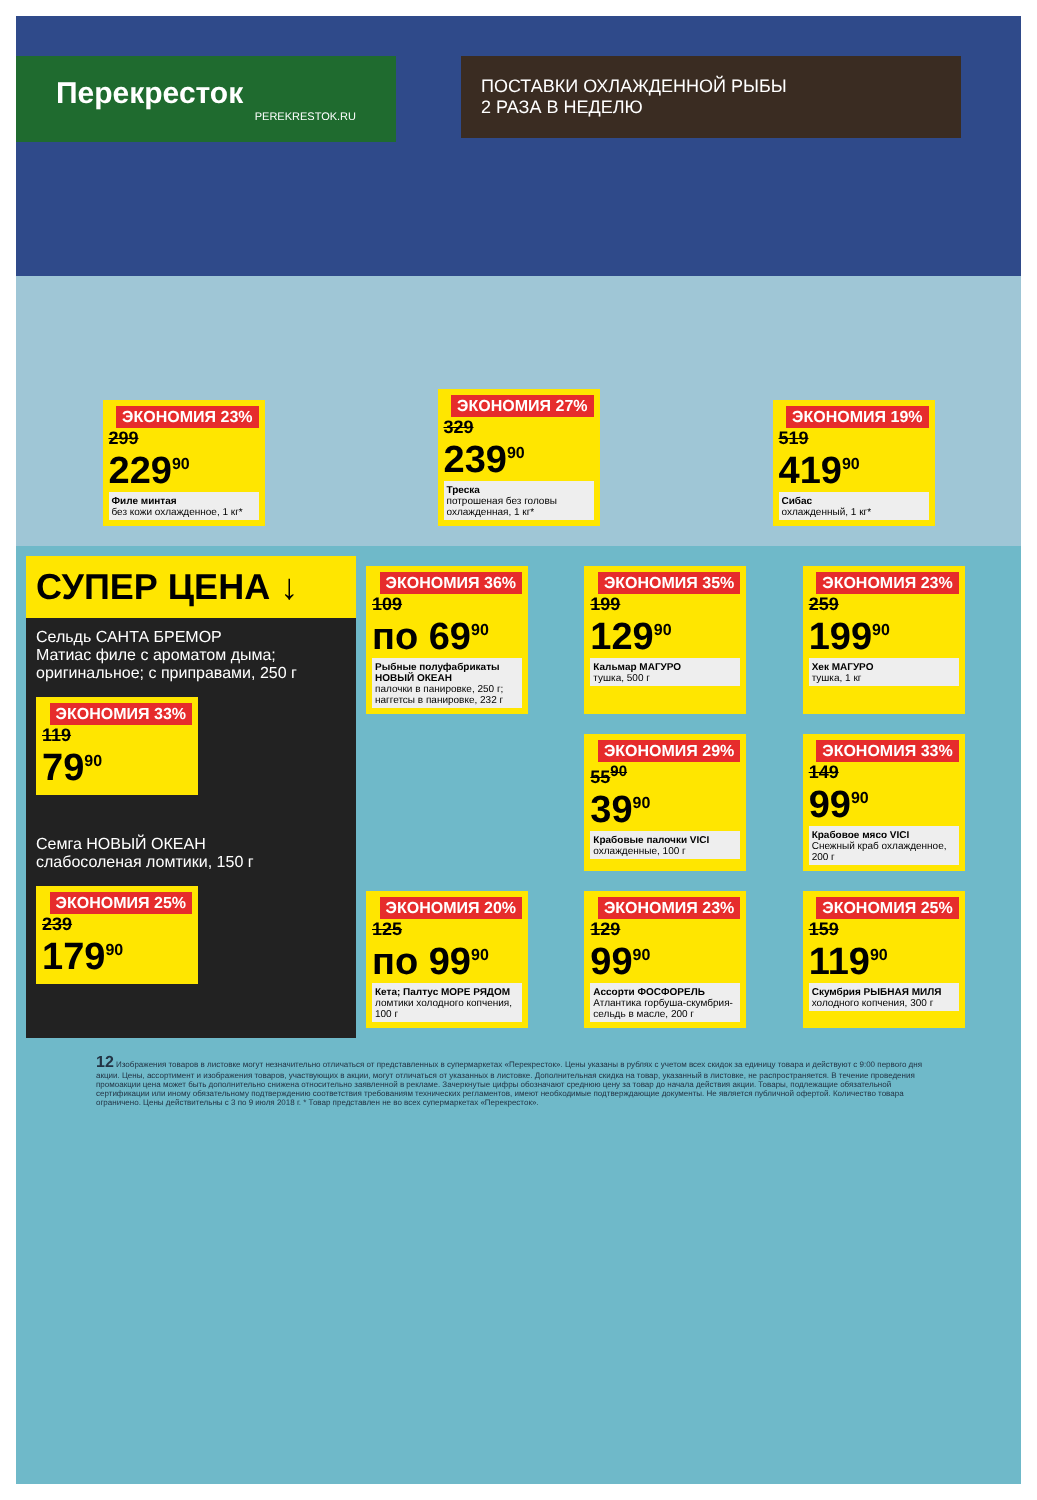Перекресток
PEREKRESTOK.RU
ПОСТАВКИ ОХЛАЖДЕННОЙ РЫБЫ
2 РАЗА В НЕДЕЛЮ
ЭКОНОМИЯ 23% 299
229<sup>90</sup>
Филе минтая
без кожи охлажденное, 1 кг*
ЭКОНОМИЯ 27% 329
239<sup>90</sup>
Треска
потрошеная без головы охлажденная, 1 кг*
ЭКОНОМИЯ 19% 519
419<sup>90</sup>
Сибас
охлажденный, 1 кг*
СУПЕР ЦЕНА ↓
Сельдь САНТА БРЕМОР
Матиас филе с ароматом дыма; оригинальное; с приправами, 250 г
ЭКОНОМИЯ 33% 119
79<sup>90</sup>
Семга НОВЫЙ ОКЕАН
слабосоленая ломтики, 150 г
ЭКОНОМИЯ 25% 239
179<sup>90</sup>
ЭКОНОМИЯ 36% 109
по 69<sup>90</sup>
Рыбные полуфабрикаты НОВЫЙ ОКЕАН
палочки в панировке, 250 г; наггетсы в панировке, 232 г
ЭКОНОМИЯ 35% 199
129<sup>90</sup>
Кальмар МАГУРО
тушка, 500 г
ЭКОНОМИЯ 23% 259
199<sup>90</sup>
Хек МАГУРО
тушка, 1 кг
ЭКОНОМИЯ 29% 55<sup>90</sup>
39<sup>90</sup>
Крабовые палочки VICI
охлажденные, 100 г
ЭКОНОМИЯ 33% 149
99<sup>90</sup>
Крабовое мясо VICI
Снежный краб охлажденное, 200 г
ЭКОНОМИЯ 20% 125
по 99<sup>90</sup>
Кета; Палтус МОРЕ РЯДОМ
ломтики холодного копчения, 100 г
ЭКОНОМИЯ 23% 129
99<sup>90</sup>
Ассорти ФОСФОРЕЛЬ
Атлантика горбуша-скумбрия-сельдь в масле, 200 г
ЭКОНОМИЯ 25% 159
119<sup>90</sup>
Скумбрия РЫБНАЯ МИЛЯ
холодного копчения, 300 г
12 Изображения товаров в листовке могут незначительно отличаться от представленных в супермаркетах «Перекресток». Цены указаны в рублях с учетом всех скидок за единицу товара и действуют с 9:00 первого дня акции. Цены, ассортимент и изображения товаров, участвующих в акции, могут отличаться от указанных в листовке. Дополнительная скидка на товар, указанный в листовке, не распространяется. В течение проведения промоакции цена может быть дополнительно снижена относительно заявленной в рекламе. Зачеркнутые цифры обозначают среднюю цену за товар до начала действия акции. Товары, подлежащие обязательной сертификации или иному обязательному подтверждению соответствия требованиям технических регламентов, имеют необходимые подтверждающие документы. Не является публичной офертой. Количество товара ограничено. Цены действительны с 3 по 9 июля 2018 г. * Товар представлен не во всех супермаркетах «Перекресток».